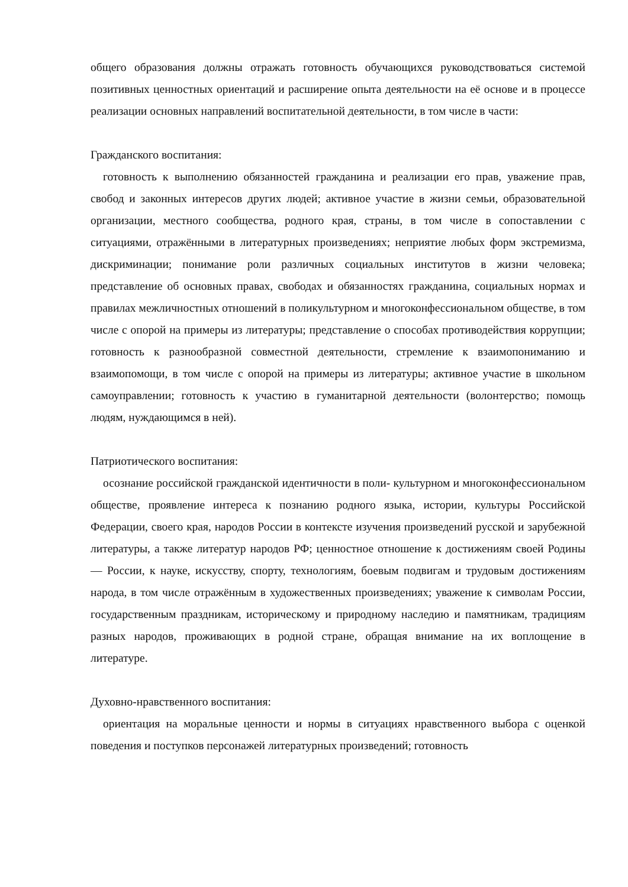общего образования должны отражать готовность обучающихся руководствоваться системой позитивных ценностных ориентаций и расширение опыта деятельности на её основе и в процессе реализации основных направлений воспитательной деятельности, в том числе в части:
Гражданского воспитания:
готовность к выполнению обязанностей гражданина и реализации его прав, уважение прав, свобод и законных интересов других людей; активное участие в жизни семьи, образовательной организации, местного сообщества, родного края, страны, в том числе в сопоставлении с ситуациями, отражёнными в литературных произведениях; неприятие любых форм экстремизма, дискриминации; понимание роли различных социальных институтов в жизни человека; представление об основных правах, свободах и обязанностях гражданина, социальных нормах и правилах межличностных отношений в поликультурном и многоконфессиональном обществе, в том числе с опорой на примеры из литературы; представление о способах противодействия коррупции; готовность к разнообразной совместной деятельности, стремление к взаимопониманию и взаимопомощи, в том числе с опорой на примеры из литературы; активное участие в школьном самоуправлении; готовность к участию в гуманитарной деятельности (волонтерство; помощь людям, нуждающимся в ней).
Патриотического воспитания:
осознание российской гражданской идентичности в поли- культурном и многоконфессиональном обществе, проявление интереса к познанию родного языка, истории, культуры Российской Федерации, своего края, народов России в контексте изучения произведений русской и зарубежной литературы, а также литератур народов РФ; ценностное отношение к достижениям своей Родины — России, к науке, искусству, спорту, технологиям, боевым подвигам и трудовым достижениям народа, в том числе отражённым в художественных произведениях; уважение к символам России, государственным праздникам, историческому и природному наследию и памятникам, традициям разных народов, проживающих в родной стране, обращая внимание на их воплощение в литературе.
Духовно-нравственного воспитания:
ориентация на моральные ценности и нормы в ситуациях нравственного выбора с оценкой поведения и поступков персонажей литературных произведений; готовность